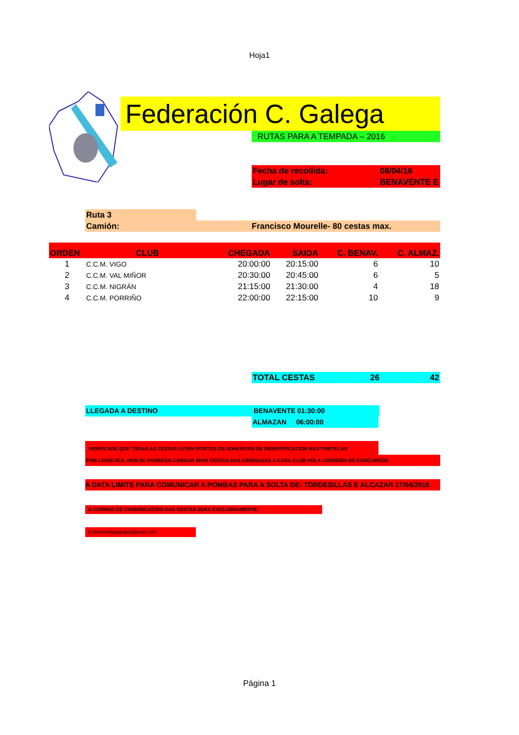Hoja1
Federación C. Galega
RUTAS PARA A TEMPADA – 2016
Fecha de recollida: 08/04/16
Lugar de solta: BENAVENTE E
Ruta 3
Camión: Francisco Mourelle- 80 cestas max.
| ORDEN | CLUB | CHEGADA | SAIDA | C. BENAV. | C. ALMAZ. |
| --- | --- | --- | --- | --- | --- |
| 1 | C.C.M. VIGO | 20:00:00 | 20:15:00 | 6 | 10 |
| 2 | C.C.M. VAL MIÑOR | 20:30:00 | 20:45:00 | 6 | 5 |
| 3 | C.C.M. NIGRÁN | 21:15:00 | 21:30:00 | 4 | 18 |
| 4 | C.C.M. PORRIÑO | 22:00:00 | 22:15:00 | 10 | 9 |
TOTAL CESTAS 26 42
LLEGADA A DESTINO BENAVENTE 01:30:00
ALMAZAN 06:00:00
VERIFICADE QUE TODAS AS CESTAS LEVEN POSTOS OS ADHESIVOS DE INDENTIFICACIÓN NAS PORTELAS
POR LOXISTICA, NON SE PODERÁN CARGAR MÁIS CESTAS DAS ASIGNADAS A CADA CLUB POLA COMISIÓN DE CONCURSOS
A DATA LIMITE PARA COMUNICAR A POMBAS PARA A SOLTA DE: TORDESILLAS E ALCAZAR 17/04/2016
O CORREO DE COMUNICACIÓN DAS CESTAS SERÁ EXCLUSIVAMENTE:
fcolombofilagalega@gmail.com
Página 1